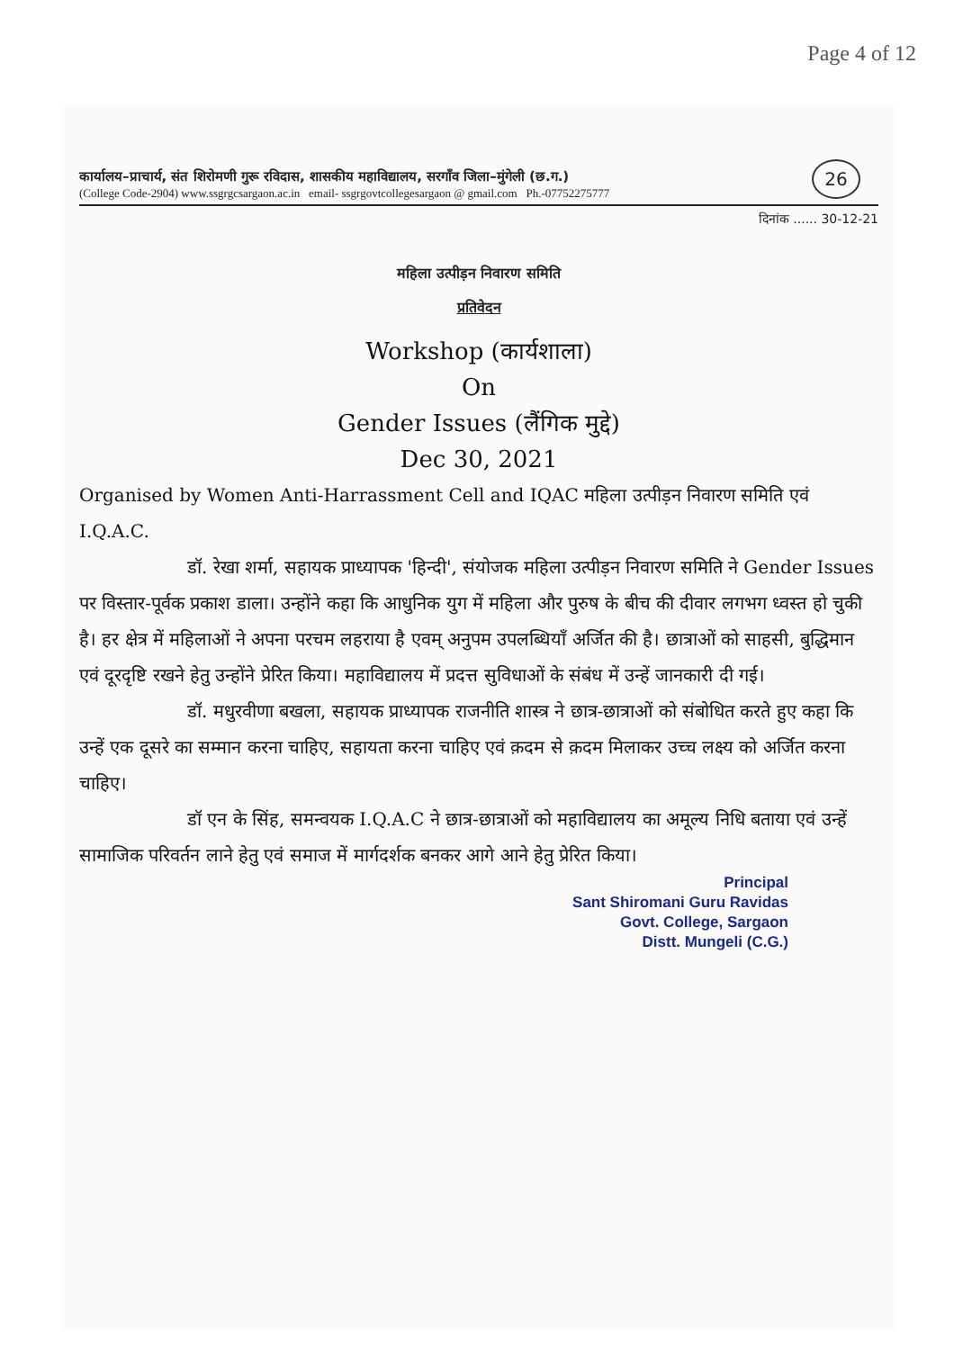Page 4 of 12
26
कार्यालय–प्राचार्य, संत शिरोमणी गुरू रविदास, शासकीय महाविद्यालय, सरगाँव जिला–मुंगेली (छ.ग.)
(College Code-2904) www.ssgrgcsargaon.ac.in email- ssgrgovtcollegesargaon @ gmail.com Ph.-07752275777
दिनांक ...... 30-12-21
महिला उत्पीड़न निवारण समिति
प्रतिवेदन
Workshop (कार्यशाला)
On
Gender Issues (लैंगिक मुद्दे)
Dec 30, 2021
Organised by Women Anti-Harrassment Cell and IQAC महिला उत्पीड़न निवारण समिति एवं I.Q.A.C.
      डॉ. रेखा शर्मा, सहायक प्राध्यापक 'हिन्दी', संयोजक महिला उत्पीड़न निवारण समिति ने Gender Issues पर विस्तार-पूर्वक प्रकाश डाला। उन्होंने कहा कि आधुनिक युग में महिला और पुरुष के बीच की दीवार लगभग ध्वस्त हो चुकी है। हर क्षेत्र में महिलाओं ने अपना परचम लहराया है एवम् अनुपम उपलब्धियाँ अर्जित की है। छात्राओं को साहसी, बुद्धिमान एवं दूरदृष्टि रखने हेतु उन्होंने प्रेरित किया। महाविद्यालय में प्रदत्त सुविधाओं के संबंध में उन्हें जानकारी दी गई।
      डॉ. मधुरवीणा बखला, सहायक प्राध्यापक राजनीति शास्त्र ने छात्र-छात्राओं को संबोधित करते हुए कहा कि उन्हें एक दूसरे का सम्मान करना चाहिए, सहायता करना चाहिए एवं क़दम से क़दम मिलाकर उच्च लक्ष्य को अर्जित करना चाहिए।
      डॉ एन के सिंह, समन्वयक I.Q.A.C ने छात्र-छात्राओं को महाविद्यालय का अमूल्य निधि बताया एवं उन्हें सामाजिक परिवर्तन लाने हेतु एवं समाज में मार्गदर्शक बनकर आगे आने हेतु प्रेरित किया।
Principal
Sant Shiromani Guru Ravidas
Govt. College, Sargaon
Distt. Mungeli (C.G.)